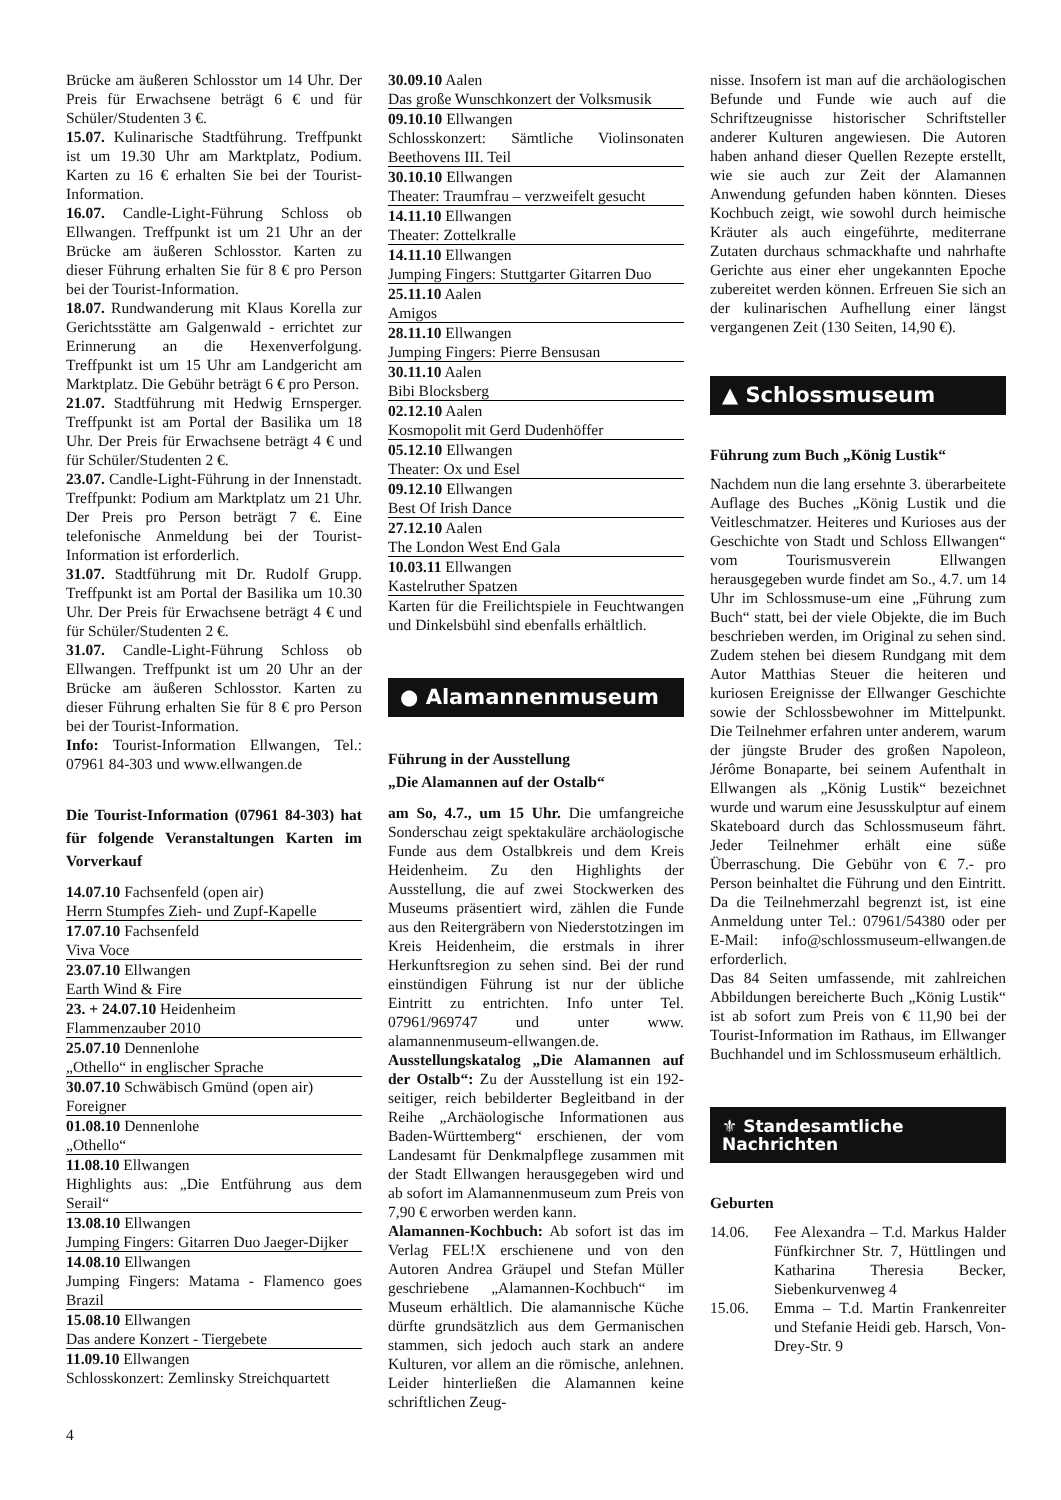Brücke am äußeren Schlosstor um 14 Uhr. Der Preis für Erwachsene beträgt 6 € und für Schüler/Studenten 3 €.
15.07. Kulinarische Stadtführung. Treffpunkt ist um 19.30 Uhr am Marktplatz, Podium. Karten zu 16 € erhalten Sie bei der Tourist-Information.
16.07. Candle-Light-Führung Schloss ob Ellwangen. Treffpunkt ist um 21 Uhr an der Brücke am äußeren Schlosstor. Karten zu dieser Führung erhalten Sie für 8 € pro Person bei der Tourist-Information.
18.07. Rundwanderung mit Klaus Korella zur Gerichtsstätte am Galgenwald - errichtet zur Erinnerung an die Hexenverfolgung. Treffpunkt ist um 15 Uhr am Landgericht am Marktplatz. Die Gebühr beträgt 6 € pro Person.
21.07. Stadtführung mit Hedwig Ernsperger. Treffpunkt ist am Portal der Basilika um 18 Uhr. Der Preis für Erwachsene beträgt 4 € und für Schüler/Studenten 2 €.
23.07. Candle-Light-Führung in der Innenstadt. Treffpunkt: Podium am Marktplatz um 21 Uhr. Der Preis pro Person beträgt 7 €. Eine telefonische Anmeldung bei der Tourist-Information ist erforderlich.
31.07. Stadtführung mit Dr. Rudolf Grupp. Treffpunkt ist am Portal der Basilika um 10.30 Uhr. Der Preis für Erwachsene beträgt 4 € und für Schüler/Studenten 2 €.
31.07. Candle-Light-Führung Schloss ob Ellwangen. Treffpunkt ist um 20 Uhr an der Brücke am äußeren Schlosstor. Karten zu dieser Führung erhalten Sie für 8 € pro Person bei der Tourist-Information.
Info: Tourist-Information Ellwangen, Tel.: 07961 84-303 und www.ellwangen.de
Die Tourist-Information (07961 84-303) hat für folgende Veranstaltungen Karten im Vorverkauf
14.07.10 Fachsenfeld (open air)
Herrn Stumpfes Zieh- und Zupf-Kapelle
17.07.10 Fachsenfeld
Viva Voce
23.07.10 Ellwangen
Earth Wind & Fire
23. + 24.07.10 Heidenheim
Flammenzauber 2010
25.07.10 Dennenlohe
„Othello“ in englischer Sprache
30.07.10 Schwäbisch Gmünd (open air)
Foreigner
01.08.10 Dennenlohe
„Othello“
11.08.10 Ellwangen
Highlights aus: „Die Entführung aus dem Serail“
13.08.10 Ellwangen
Jumping Fingers: Gitarren Duo Jaeger-Dijker
14.08.10 Ellwangen
Jumping Fingers: Matama - Flamenco goes Brazil
15.08.10 Ellwangen
Das andere Konzert - Tiergebete
11.09.10 Ellwangen
Schlosskonzert: Zemlinsky Streichquartett
30.09.10 Aalen
Das große Wunschkonzert der Volksmusik
09.10.10 Ellwangen
Schlosskonzert: Sämtliche Violinsonaten Beethovens III. Teil
30.10.10 Ellwangen
Theater: Traumfrau – verzweifelt gesucht
14.11.10 Ellwangen
Theater: Zottelkralle
14.11.10 Ellwangen
Jumping Fingers: Stuttgarter Gitarren Duo
25.11.10 Aalen
Amigos
28.11.10 Ellwangen
Jumping Fingers: Pierre Bensusan
30.11.10 Aalen
Bibi Blocksberg
02.12.10 Aalen
Kosmopolit mit Gerd Dudenhöffer
05.12.10 Ellwangen
Theater: Ox und Esel
09.12.10 Ellwangen
Best Of Irish Dance
27.12.10 Aalen
The London West End Gala
10.03.11 Ellwangen
Kastelruther Spatzen
Karten für die Freilichtspiele in Feuchtwangen und Dinkelsbühl sind ebenfalls erhältlich.
● Alamannenmuseum
Führung in der Ausstellung
„Die Alamannen auf der Ostalb“
am So, 4.7., um 15 Uhr. Die umfangreiche Sonderschau zeigt spektakuläre archäologische Funde aus dem Ostalbkreis und dem Kreis Heidenheim. Zu den Highlights der Ausstellung, die auf zwei Stockwerken des Museums präsentiert wird, zählen die Funde aus den Reitergräbern von Niederstotzingen im Kreis Heidenheim, die erstmals in ihrer Herkunftsregion zu sehen sind. Bei der rund einstündigen Führung ist nur der übliche Eintritt zu entrichten. Info unter Tel. 07961/969747 und unter www. alamannenmuseum-ellwangen.de.
Ausstellungskatalog „Die Alamannen auf der Ostalb“: Zu der Ausstellung ist ein 192-seitiger, reich bebilderter Begleitband in der Reihe „Archäologische Informationen aus Baden-Württemberg“ erschienen, der vom Landesamt für Denkmalpflege zusammen mit der Stadt Ellwangen herausgegeben wird und ab sofort im Alamannenmuseum zum Preis von 7,90 € erworben werden kann.
Alamannen-Kochbuch: Ab sofort ist das im Verlag FEL!X erschienene und von den Autoren Andrea Gräupel und Stefan Müller geschriebene „Alamannen-Kochbuch“ im Museum erhältlich. Die alamannische Küche dürfte grundsätzlich aus dem Germanischen stammen, sich jedoch auch stark an andere Kulturen, vor allem an die römische, anlehnen. Leider hinterließen die Alamannen keine schriftlichen Zeug-
nisse. Insofern ist man auf die archäologischen Befunde und Funde wie auch auf die Schriftzeugnisse historischer Schriftsteller anderer Kulturen angewiesen. Die Autoren haben anhand dieser Quellen Rezepte erstellt, wie sie auch zur Zeit der Alamannen Anwendung gefunden haben könnten. Dieses Kochbuch zeigt, wie sowohl durch heimische Kräuter als auch eingeführte, mediterrane Zutaten durchaus schmackhafte und nahrhafte Gerichte aus einer eher ungekannten Epoche zubereitet werden können. Erfreuen Sie sich an der kulinarischen Aufhellung einer längst vergangenen Zeit (130 Seiten, 14,90 €).
▲ Schlossmuseum
Führung zum Buch „König Lustik“
Nachdem nun die lang ersehnte 3. überarbeitete Auflage des Buches „König Lustik und die Veitleschmatzer. Heiteres und Kurioses aus der Geschichte von Stadt und Schloss Ellwangen“ vom Tourismusverein Ellwangen herausgegeben wurde findet am So., 4.7. um 14 Uhr im Schlossmuse-um eine „Führung zum Buch“ statt, bei der viele Objekte, die im Buch beschrieben werden, im Original zu sehen sind. Zudem stehen bei diesem Rundgang mit dem Autor Matthias Steuer die heiteren und kuriosen Ereignisse der Ellwanger Geschichte sowie der Schlossbewohner im Mittelpunkt. Die Teilnehmer erfahren unter anderem, warum der jüngste Bruder des großen Napoleon, Jérôme Bonaparte, bei seinem Aufenthalt in Ellwangen als „König Lustik“ bezeichnet wurde und warum eine Jesusskulptur auf einem Skateboard durch das Schlossmuseum fährt. Jeder Teilnehmer erhält eine süße Überraschung. Die Gebühr von € 7.- pro Person beinhaltet die Führung und den Eintritt. Da die Teilnehmerzahl begrenzt ist, ist eine Anmeldung unter Tel.: 07961/54380 oder per E-Mail: info@schlossmuseum-ellwangen.de erforderlich.
Das 84 Seiten umfassende, mit zahlreichen Abbildungen bereicherte Buch „König Lustik“ ist ab sofort zum Preis von € 11,90 bei der Tourist-Information im Rathaus, im Ellwanger Buchhandel und im Schlossmuseum erhältlich.
⚜ Standesamtliche
Nachrichten
Geburten
14.06. Fee Alexandra – T.d. Markus Halder Fünfkirchner Str. 7, Hüttlingen und Katharina Theresia Becker, Siebenkurvenweg 4
15.06. Emma – T.d. Martin Frankenreiter und Stefanie Heidi geb. Harsch, Von-Drey-Str. 9
4